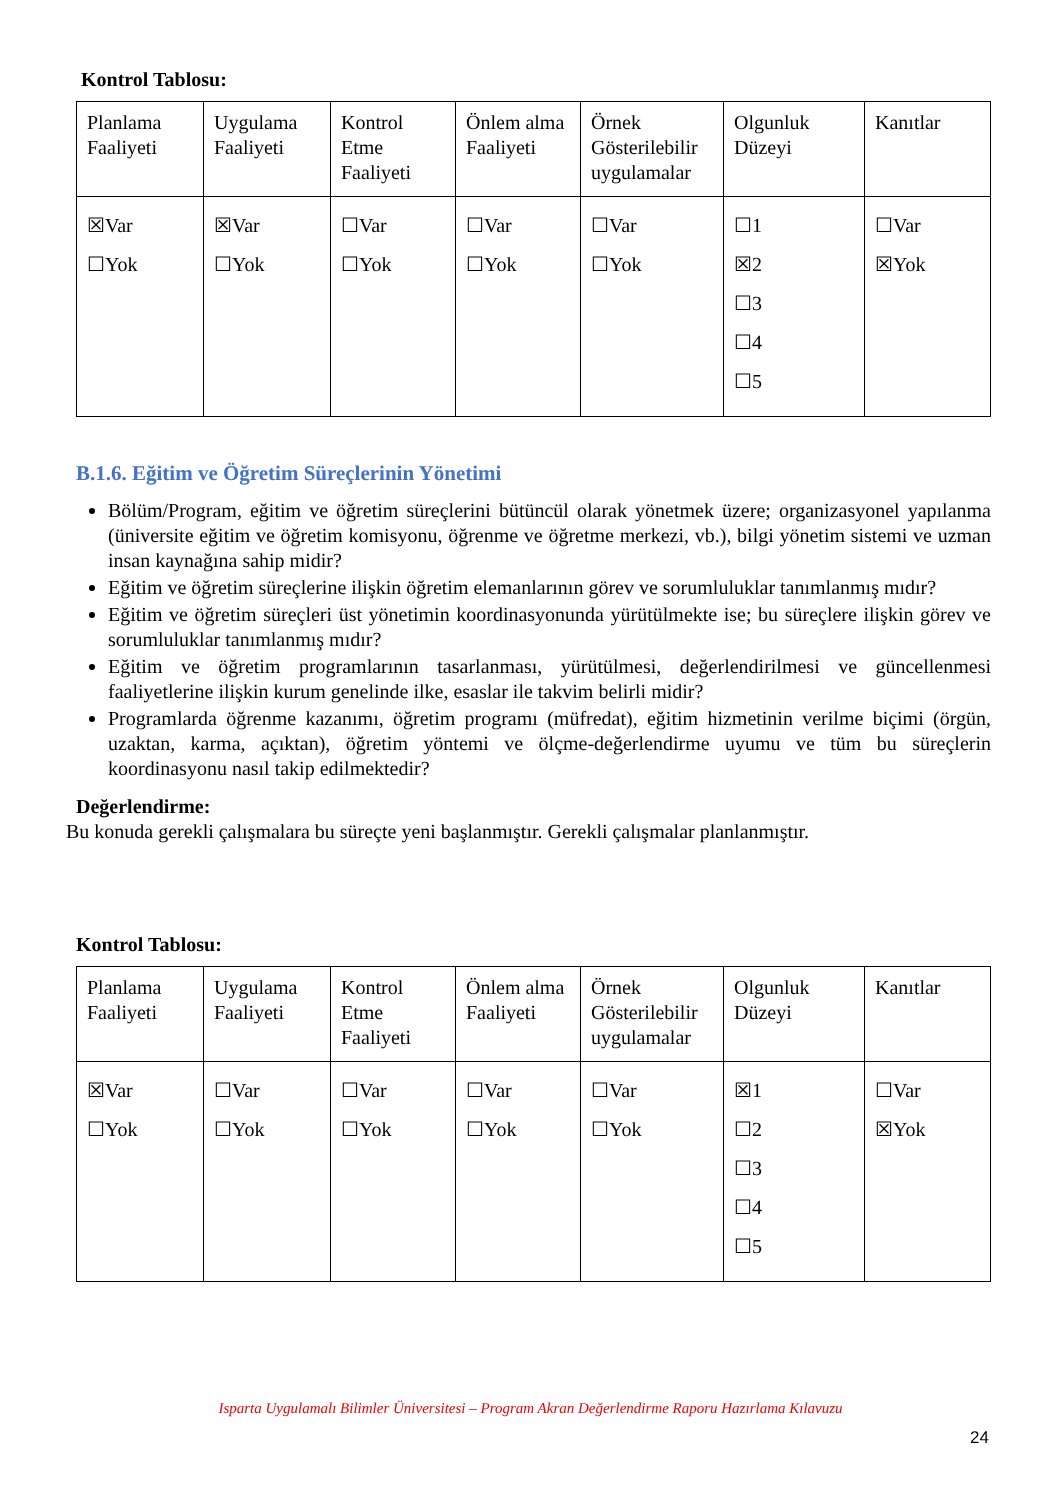Kontrol Tablosu:
| Planlama Faaliyeti | Uygulama Faaliyeti | Kontrol Etme Faaliyeti | Önlem alma Faaliyeti | Örnek Gösterilebilir uygulamalar | Olgunluk Düzeyi | Kanıtlar |
| ☒Var ☐Yok | ☒Var ☐Yok | ☐Var ☐Yok | ☐Var ☐Yok | ☐Var ☐Yok | ☐1 ☒2 ☐3 ☐4 ☐5 | ☐Var ☒Yok |
B.1.6. Eğitim ve Öğretim Süreçlerinin Yönetimi
Bölüm/Program, eğitim ve öğretim süreçlerini bütüncül olarak yönetmek üzere; organizasyonel yapılanma (üniversite eğitim ve öğretim komisyonu, öğrenme ve öğretme merkezi, vb.), bilgi yönetim sistemi ve uzman insan kaynağına sahip midir?
Eğitim ve öğretim süreçlerine ilişkin öğretim elemanlarının görev ve sorumluluklar tanımlanmış mıdır?
Eğitim ve öğretim süreçleri üst yönetimin koordinasyonunda yürütülmekte ise; bu süreçlere ilişkin görev ve sorumluluklar tanımlanmış mıdır?
Eğitim ve öğretim programlarının tasarlanması, yürütülmesi, değerlendirilmesi ve güncellenmesi faaliyetlerine ilişkin kurum genelinde ilke, esaslar ile takvim belirli midir?
Programlarda öğrenme kazanımı, öğretim programı (müfredat), eğitim hizmetinin verilme biçimi (örgün, uzaktan, karma, açıktan), öğretim yöntemi ve ölçme-değerlendirme uyumu ve tüm bu süreçlerin koordinasyonu nasıl takip edilmektedir?
Değerlendirme:
Bu konuda gerekli çalışmalara bu süreçte yeni başlanmıştır. Gerekli çalışmalar planlanmıştır.
Kontrol Tablosu:
| Planlama Faaliyeti | Uygulama Faaliyeti | Kontrol Etme Faaliyeti | Önlem alma Faaliyeti | Örnek Gösterilebilir uygulamalar | Olgunluk Düzeyi | Kanıtlar |
| ☒Var ☐Yok | ☐Var ☐Yok | ☐Var ☐Yok | ☐Var ☐Yok | ☐Var ☐Yok | ☒1 ☐2 ☐3 ☐4 ☐5 | ☐Var ☒Yok |
Isparta Uygulamalı Bilimler Üniversitesi – Program Akran Değerlendirme Raporu Hazırlama Kılavuzu
24